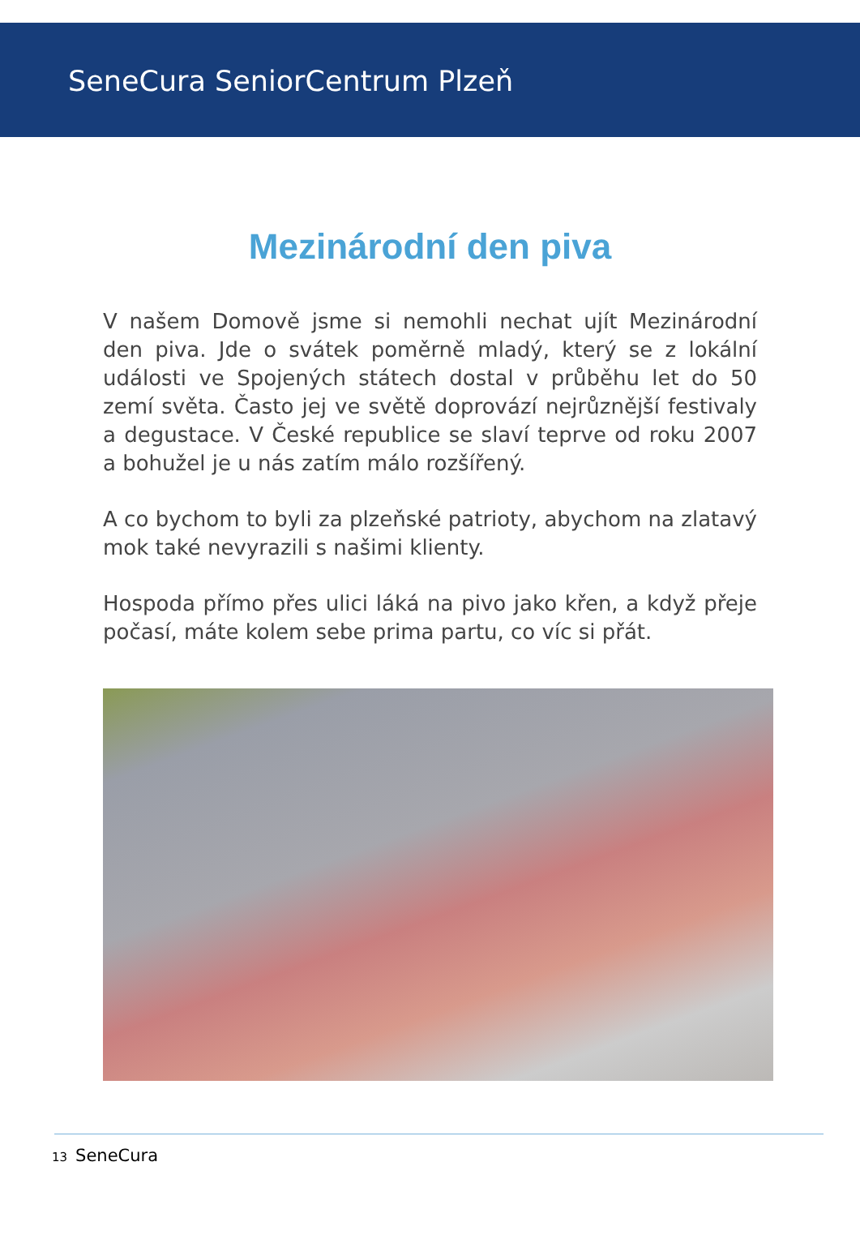SeneCura SeniorCentrum Plzeň
Mezinárodní den piva
V našem Domově jsme si nemohli nechat ujít Mezinárodní den piva. Jde o svátek poměrně mladý, který se z lokální události ve Spojených státech dostal v průběhu let do 50 zemí světa. Často jej ve světě doprovází nejrůznější festivaly a degustace. V České republice se slaví teprve od roku 2007 a bohužel je u nás zatím málo rozšířený.
A co bychom to byli za plzeňské patrioty, abychom na zlatavý mok také nevyrazili s našimi klienty.
Hospoda přímo přes ulici láká na pivo jako křen, a když přeje počasí, máte kolem sebe prima partu, co víc si přát.
13 SeneCura